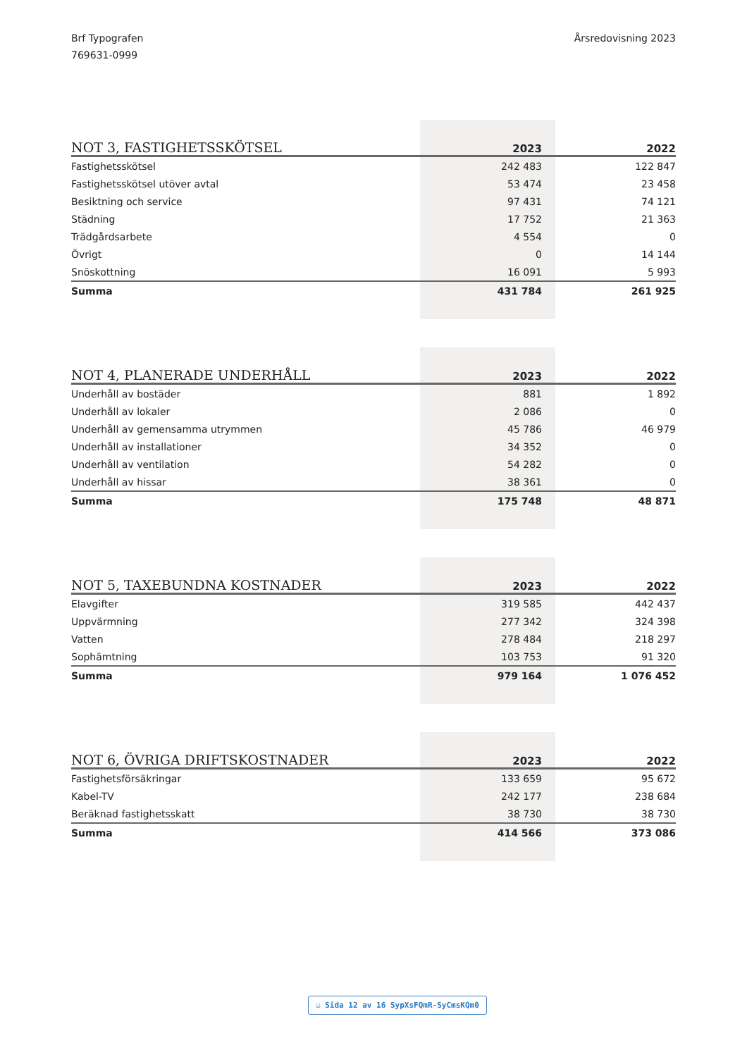Brf Typografen
769631-0999
Årsredovisning 2023
| NOT 3, FASTIGHETSSKÖTSEL | 2023 | 2022 |
| --- | --- | --- |
| Fastighetsskötsel | 242 483 | 122 847 |
| Fastighetsskötsel utöver avtal | 53 474 | 23 458 |
| Besiktning och service | 97 431 | 74 121 |
| Städning | 17 752 | 21 363 |
| Trädgårdsarbete | 4 554 | 0 |
| Övrigt | 0 | 14 144 |
| Snöskottning | 16 091 | 5 993 |
| Summa | 431 784 | 261 925 |
| NOT 4, PLANERADE UNDERHÅLL | 2023 | 2022 |
| --- | --- | --- |
| Underhåll av bostäder | 881 | 1 892 |
| Underhåll av lokaler | 2 086 | 0 |
| Underhåll av gemensamma utrymmen | 45 786 | 46 979 |
| Underhåll av installationer | 34 352 | 0 |
| Underhåll av ventilation | 54 282 | 0 |
| Underhåll av hissar | 38 361 | 0 |
| Summa | 175 748 | 48 871 |
| NOT 5, TAXEBUNDNA KOSTNADER | 2023 | 2022 |
| --- | --- | --- |
| Elavgifter | 319 585 | 442 437 |
| Uppvärmning | 277 342 | 324 398 |
| Vatten | 278 484 | 218 297 |
| Sophämtning | 103 753 | 91 320 |
| Summa | 979 164 | 1 076 452 |
| NOT 6, ÖVRIGA DRIFTSKOSTNADER | 2023 | 2022 |
| --- | --- | --- |
| Fastighetsförsäkringar | 133 659 | 95 672 |
| Kabel-TV | 242 177 | 238 684 |
| Beräknad fastighetsskatt | 38 730 | 38 730 |
| Summa | 414 566 | 373 086 |
☑ Sida 12 av 16 SypXsFQmR-SyCmsKQm0